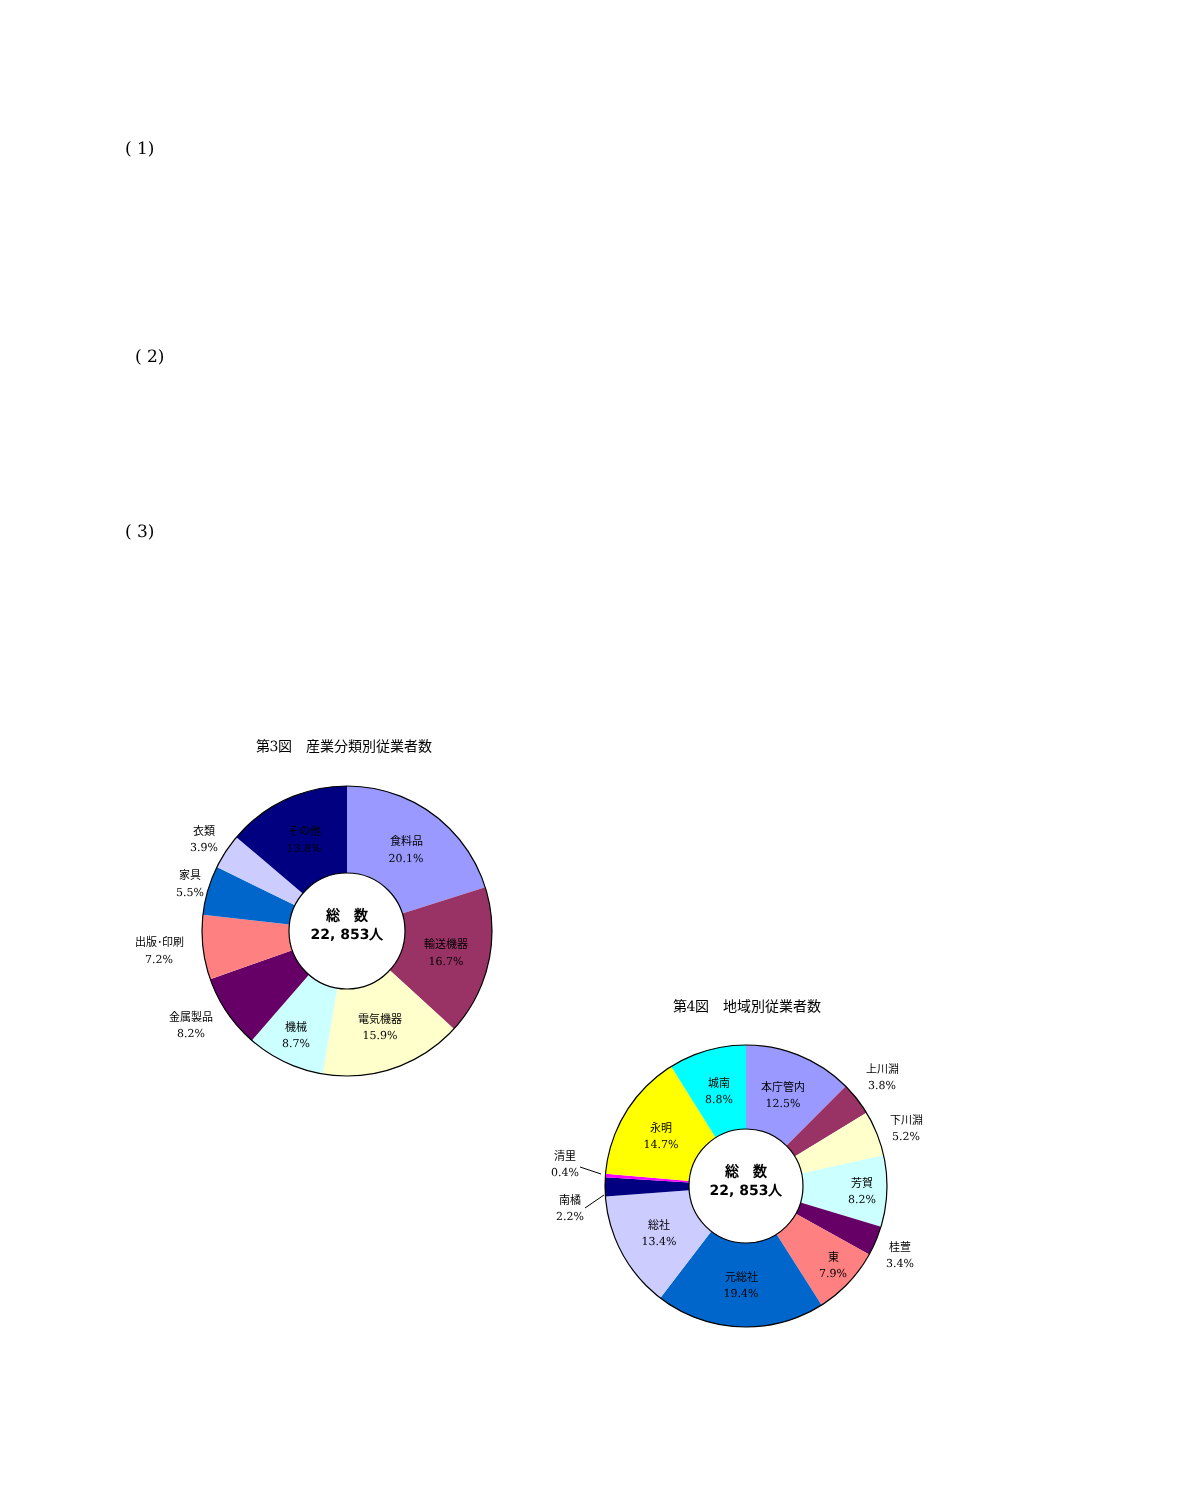( 1)
( 2)
( 3)
第3図　産業分類別従業者数
総　数
22, 853人
食料品
20.1%
輸送機器
16.7%
電気機器
15.9%
機械
8.7%
金属製品
8.2%
出版･印刷
7.2%
家具
5.5%
衣類
3.9%
その他
13.8%
第4図　地域別従業者数
総　数
22, 853人
本庁管内
12.5%
上川淵
3.8%
下川淵
5.2%
芳賀
8.2%
桂萱
3.4%
東
7.9%
元総社
19.4%
総社
13.4%
南橘
2.2%
清里
0.4%
永明
14.7%
城南
8.8%